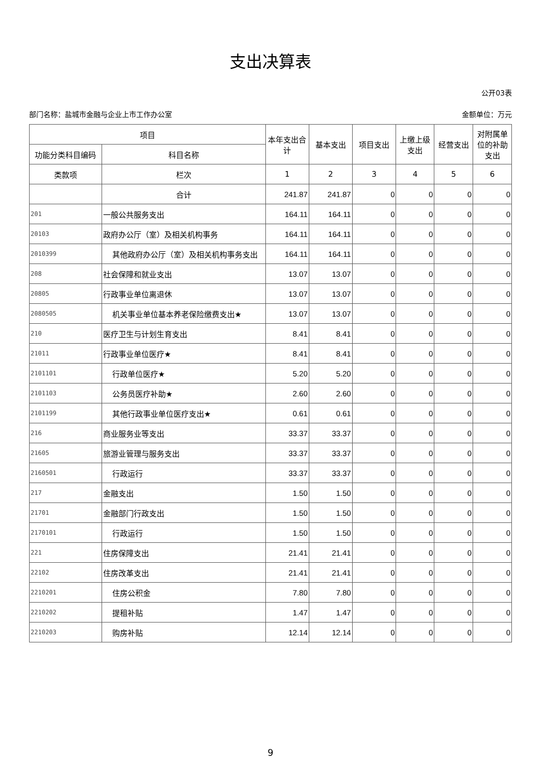支出决算表
公开03表
部门名称：盐城市金融与企业上市工作办公室 金额单位：万元
| 项目 | | 本年支出合计 | 基本支出 | 项目支出 | 上缴上级支出 | 经营支出 | 对附属单位的补助支出 |
| --- | --- | --- | --- | --- | --- | --- | --- |
| 功能分类科目编码 | 科目名称 | | | | | | |
| 类款项 | 栏次 | 1 | 2 | 3 | 4 | 5 | 6 |
| | 合计 | 241.87 | 241.87 | 0 | 0 | 0 | 0 |
| 201 | 一般公共服务支出 | 164.11 | 164.11 | 0 | 0 | 0 | 0 |
| 20103 | 政府办公厅（室）及相关机构事务 | 164.11 | 164.11 | 0 | 0 | 0 | 0 |
| 2010399 | 其他政府办公厅（室）及相关机构事务支出 | 164.11 | 164.11 | 0 | 0 | 0 | 0 |
| 208 | 社会保障和就业支出 | 13.07 | 13.07 | 0 | 0 | 0 | 0 |
| 20805 | 行政事业单位离退休 | 13.07 | 13.07 | 0 | 0 | 0 | 0 |
| 2080505 | 机关事业单位基本养老保险缴费支出★ | 13.07 | 13.07 | 0 | 0 | 0 | 0 |
| 210 | 医疗卫生与计划生育支出 | 8.41 | 8.41 | 0 | 0 | 0 | 0 |
| 21011 | 行政事业单位医疗★ | 8.41 | 8.41 | 0 | 0 | 0 | 0 |
| 2101101 | 行政单位医疗★ | 5.20 | 5.20 | 0 | 0 | 0 | 0 |
| 2101103 | 公务员医疗补助★ | 2.60 | 2.60 | 0 | 0 | 0 | 0 |
| 2101199 | 其他行政事业单位医疗支出★ | 0.61 | 0.61 | 0 | 0 | 0 | 0 |
| 216 | 商业服务业等支出 | 33.37 | 33.37 | 0 | 0 | 0 | 0 |
| 21605 | 旅游业管理与服务支出 | 33.37 | 33.37 | 0 | 0 | 0 | 0 |
| 2160501 | 行政运行 | 33.37 | 33.37 | 0 | 0 | 0 | 0 |
| 217 | 金融支出 | 1.50 | 1.50 | 0 | 0 | 0 | 0 |
| 21701 | 金融部门行政支出 | 1.50 | 1.50 | 0 | 0 | 0 | 0 |
| 2170101 | 行政运行 | 1.50 | 1.50 | 0 | 0 | 0 | 0 |
| 221 | 住房保障支出 | 21.41 | 21.41 | 0 | 0 | 0 | 0 |
| 22102 | 住房改革支出 | 21.41 | 21.41 | 0 | 0 | 0 | 0 |
| 2210201 | 住房公积金 | 7.80 | 7.80 | 0 | 0 | 0 | 0 |
| 2210202 | 提租补贴 | 1.47 | 1.47 | 0 | 0 | 0 | 0 |
| 2210203 | 购房补贴 | 12.14 | 12.14 | 0 | 0 | 0 | 0 |
9